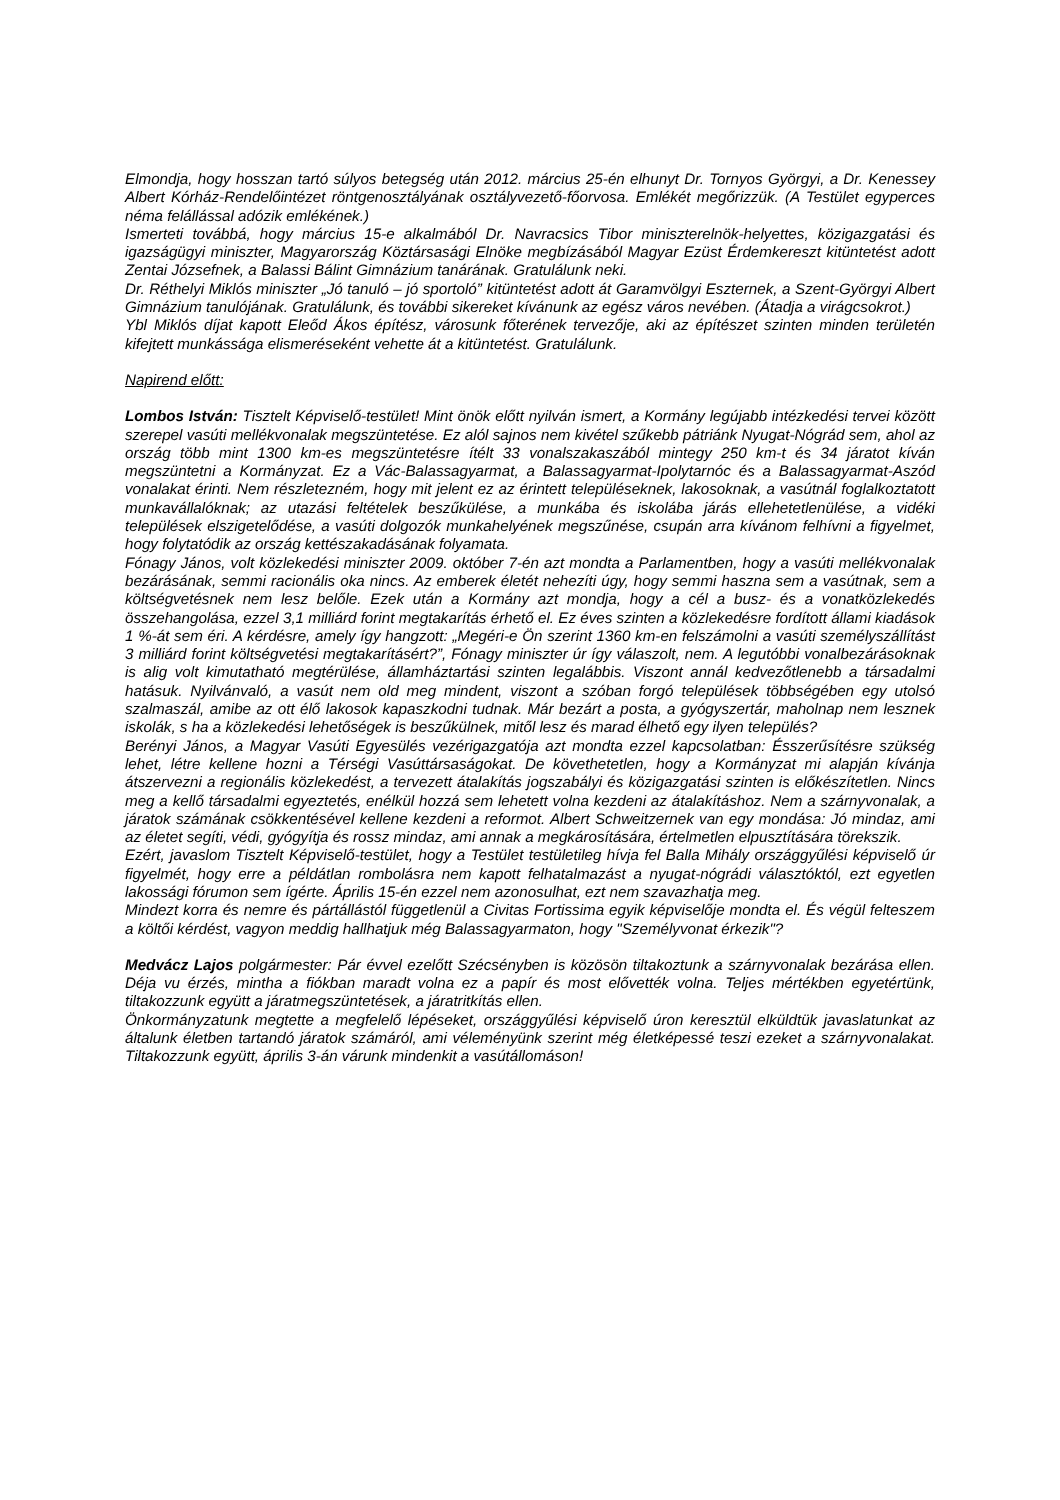Elmondja, hogy hosszan tartó súlyos betegség után 2012. március 25-én elhunyt Dr. Tornyos Györgyi, a Dr. Kenessey Albert Kórház-Rendelőintézet röntgenosztályának osztályvezető-főorvosa. Emlékét megőrizzük. (A Testület egyperces néma felállással adózik emlékének.)
Ismerteti továbbá, hogy március 15-e alkalmából Dr. Navracsics Tibor miniszterelnök-helyettes, közigazgatási és igazságügyi miniszter, Magyarország Köztársasági Elnöke megbízásából Magyar Ezüst Érdemkereszt kitüntetést adott Zentai Józsefnek, a Balassi Bálint Gimnázium tanárának. Gratulálunk neki.
Dr. Réthelyi Miklós miniszter „Jó tanuló – jó sportoló” kitüntetést adott át Garamvölgyi Eszternek, a Szent-Györgyi Albert Gimnázium tanulójának. Gratulálunk, és további sikereket kívánunk az egész város nevében. (Átadja a virágcsokrot.)
Ybl Miklós díjat kapott Eleőd Ákos építész, városunk főterének tervezője, aki az építészet szinten minden területén kifejtett munkássága elismeréseként vehette át a kitüntetést. Gratulálunk.
Napirend előtt:
Lombos István: Tisztelt Képviselő-testület! Mint önök előtt nyilván ismert, a Kormány legújabb intézkedési tervei között szerepel vasúti mellékvonalak megszüntetése. Ez alól sajnos nem kivétel szűkebb pátriánk Nyugat-Nógrád sem, ahol az ország több mint 1300 km-es megszüntetésre ítélt 33 vonalszakaszából mintegy 250 km-t és 34 járatot kíván megszüntetni a Kormányzat. Ez a Vác-Balassagyarmat, a Balassagyarmat-Ipolytarnóc és a Balassagyarmat-Aszód vonalakat érinti. Nem részletezném, hogy mit jelent ez az érintett településeknek, lakosoknak, a vasútnál foglalkoztatott munkavállalóknak; az utazási feltételek beszűkülése, a munkába és iskolába járás ellehetetlenülése, a vidéki települések elszigetelődése, a vasúti dolgozók munkahelyének megszűnése, csupán arra kívánom felhívni a figyelmet, hogy folytatódik az ország kettészakadásának folyamata.
Fónagy János, volt közlekedési miniszter 2009. október 7-én azt mondta a Parlamentben, hogy a vasúti mellékvonalak bezárásának, semmi racionális oka nincs. Az emberek életét nehezíti úgy, hogy semmi haszna sem a vasútnak, sem a költségvetésnek nem lesz belőle. Ezek után a Kormány azt mondja, hogy a cél a busz- és a vonatközlekedés összehangolása, ezzel 3,1 milliárd forint megtakarítás érhető el. Ez éves szinten a közlekedésre fordított állami kiadások 1 %-át sem éri. A kérdésre, amely így hangzott: „Megéri-e Ön szerint 1360 km-en felszámolni a vasúti személyszállítást 3 milliárd forint költségvetési megtakarításért?”, Fónagy miniszter úr így válaszolt, nem. A legutóbbi vonalbezárásoknak is alig volt kimutatható megtérülése, államháztartási szinten legalábbis. Viszont annál kedvezőtlenebb a társadalmi hatásuk. Nyilvánvaló, a vasút nem old meg mindent, viszont a szóban forgó települések többségében egy utolsó szalmaszál, amibe az ott élő lakosok kapaszkodni tudnak. Már bezárt a posta, a gyógyszertár, maholnap nem lesznek iskolák, s ha a közlekedési lehetőségek is beszűkülnek, mitől lesz és marad élhető egy ilyen település?
Berényi János, a Magyar Vasúti Egyesülés vezérigazgatója azt mondta ezzel kapcsolatban: Ésszerűsítésre szükség lehet, létre kellene hozni a Térségi Vasúttársaságokat. De követhetetlen, hogy a Kormányzat mi alapján kívánja átszervezni a regionális közlekedést, a tervezett átalakítás jogszabályi és közigazgatási szinten is előkészítetlen. Nincs meg a kellő társadalmi egyeztetés, enélkül hozzá sem lehetett volna kezdeni az átalakításhoz. Nem a szárnyvonalak, a járatok számának csökkentésével kellene kezdeni a reformot. Albert Schweitzernek van egy mondása: Jó mindaz, ami az életet segíti, védi, gyógyítja és rossz mindaz, ami annak a megkárosítására, értelmetlen elpusztítására törekszik.
Ezért, javaslom Tisztelt Képviselő-testület, hogy a Testület testületileg hívja fel Balla Mihály országgyűlési képviselő úr figyelmét, hogy erre a példátlan rombolásra nem kapott felhatalmazást a nyugat-nógrádi választóktól, ezt egyetlen lakossági fórumon sem ígérte. Április 15-én ezzel nem azonosulhat, ezt nem szavazhatja meg.
Mindezt korra és nemre és pártállástól függetlenül a Civitas Fortissima egyik képviselője mondta el. És végül felteszem a költői kérdést, vagyon meddig hallhatjuk még Balassagyarmaton, hogy "Személyvonat érkezik"?
Medvácz Lajos polgármester: Pár évvel ezelőtt Szécsényben is közösön tiltakoztunk a szárnyvonalak bezárása ellen. Déja vu érzés, mintha a fiókban maradt volna ez a papír és most elővették volna. Teljes mértékben egyetértünk, tiltakozzunk együtt a járatmegszüntetések, a járatritkítás ellen.
Önkormányzatunk megtette a megfelelő lépéseket, országgyűlési képviselő úron keresztül elküldtük javaslatunkat az általunk életben tartandó járatok számáról, ami véleményünk szerint még életképessé teszi ezeket a szárnyvonalakat. Tiltakozzunk együtt, április 3-án várunk mindenkit a vasútállomáson!